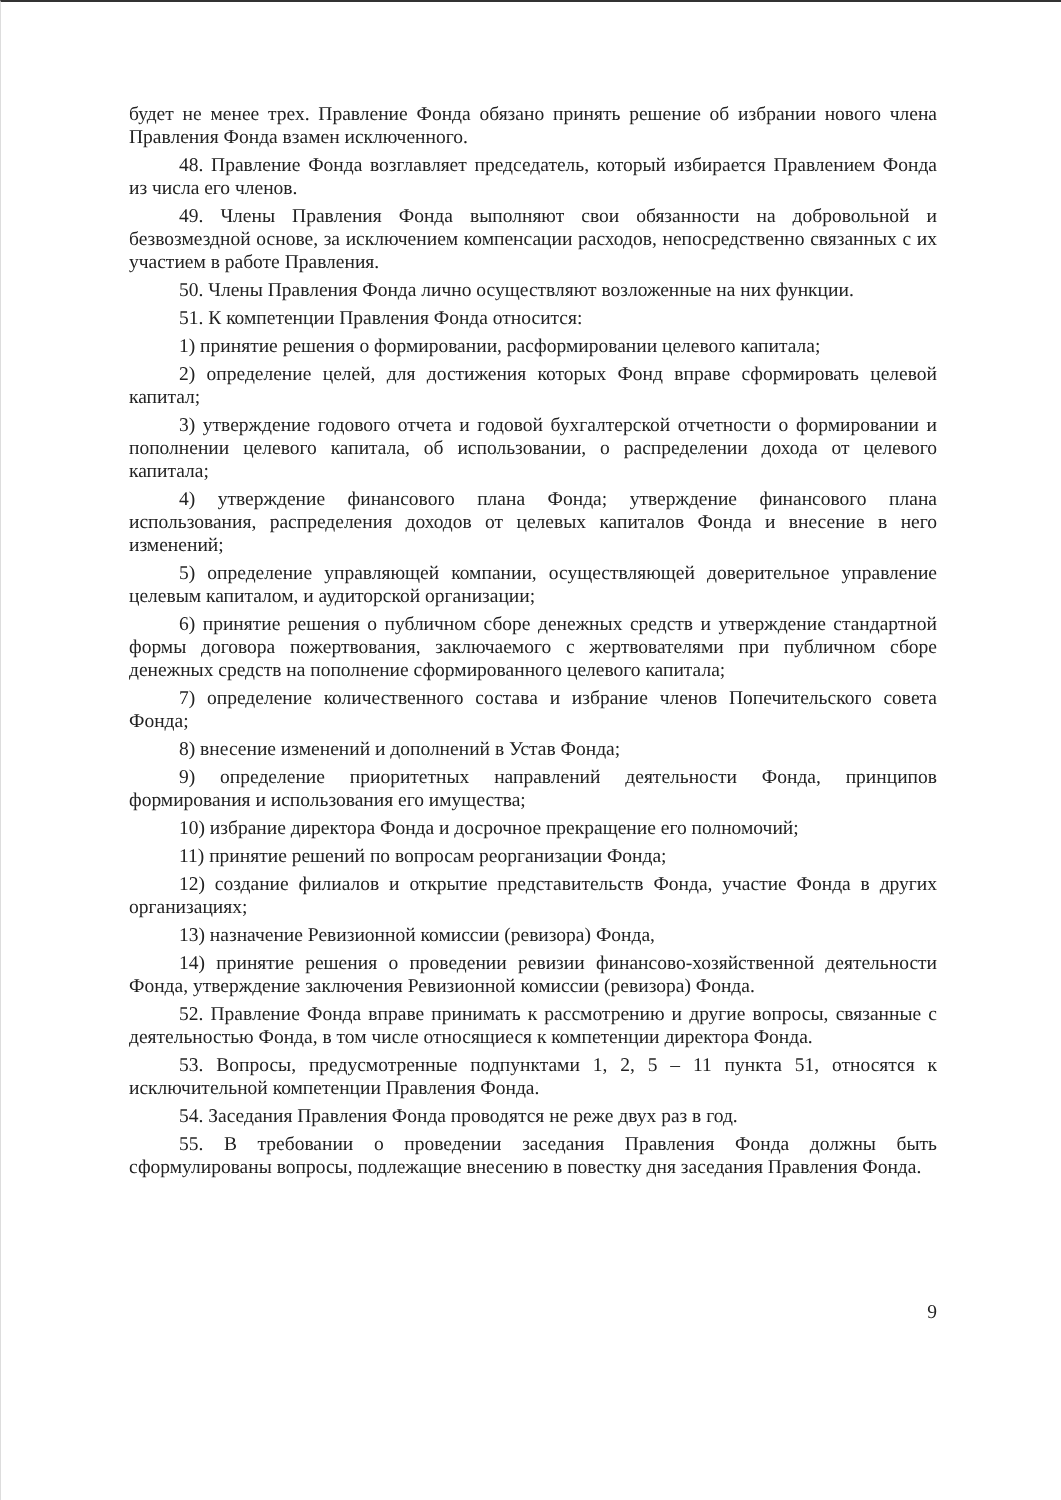будет не менее трех. Правление Фонда обязано принять решение об избрании нового члена Правления Фонда взамен исключенного.
48. Правление Фонда возглавляет председатель, который избирается Правлением Фонда из числа его членов.
49. Члены Правления Фонда выполняют свои обязанности на добровольной и безвозмездной основе, за исключением компенсации расходов, непосредственно связанных с их участием в работе Правления.
50. Члены Правления Фонда лично осуществляют возложенные на них функции.
51. К компетенции Правления Фонда относится:
1) принятие решения о формировании, расформировании целевого капитала;
2) определение целей, для достижения которых Фонд вправе сформировать целевой капитал;
3) утверждение годового отчета и годовой бухгалтерской отчетности о формировании и пополнении целевого капитала, об использовании, о распределении дохода от целевого капитала;
4) утверждение финансового плана Фонда; утверждение финансового плана использования, распределения доходов от целевых капиталов Фонда и внесение в него изменений;
5) определение управляющей компании, осуществляющей доверительное управление целевым капиталом, и аудиторской организации;
6) принятие решения о публичном сборе денежных средств и утверждение стандартной формы договора пожертвования, заключаемого с жертвователями при публичном сборе денежных средств на пополнение сформированного целевого капитала;
7) определение количественного состава и избрание членов Попечительского совета Фонда;
8) внесение изменений и дополнений в Устав Фонда;
9) определение приоритетных направлений деятельности Фонда, принципов формирования и использования его имущества;
10) избрание директора Фонда и досрочное прекращение его полномочий;
11) принятие решений по вопросам реорганизации Фонда;
12) создание филиалов и открытие представительств Фонда, участие Фонда в других организациях;
13) назначение Ревизионной комиссии (ревизора) Фонда,
14) принятие решения о проведении ревизии финансово-хозяйственной деятельности Фонда, утверждение заключения Ревизионной комиссии (ревизора) Фонда.
52. Правление Фонда вправе принимать к рассмотрению и другие вопросы, связанные с деятельностью Фонда, в том числе относящиеся к компетенции директора Фонда.
53. Вопросы, предусмотренные подпунктами 1, 2, 5 – 11 пункта 51, относятся к исключительной компетенции Правления Фонда.
54. Заседания Правления Фонда проводятся не реже двух раз в год.
55. В требовании о проведении заседания Правления Фонда должны быть сформулированы вопросы, подлежащие внесению в повестку дня заседания Правления Фонда.
9